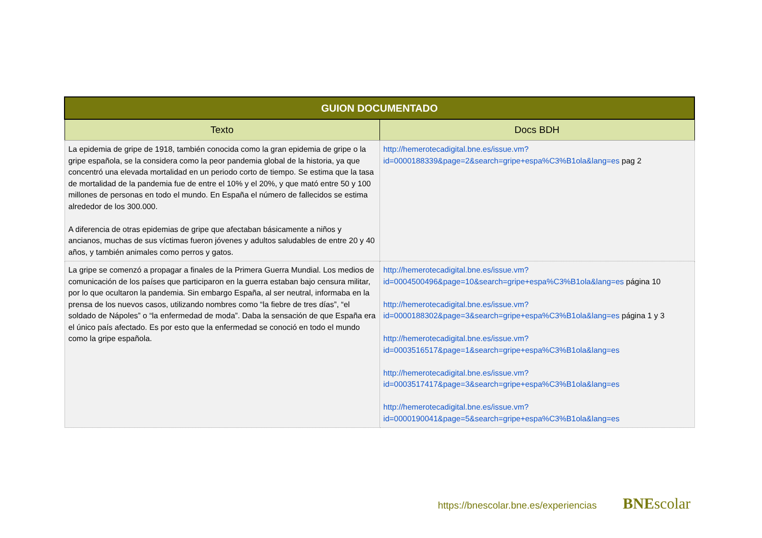| GUION DOCUMENTADO | |
| --- | --- |
| Texto | Docs BDH |
| La epidemia de gripe de 1918, también conocida como la gran epidemia de gripe o la gripe española, se la considera como la peor pandemia global de la historia, ya que concentró una elevada mortalidad en un periodo corto de tiempo. Se estima que la tasa de mortalidad de la pandemia fue de entre el 10% y el 20%, y que mató entre 50 y 100 millones de personas en todo el mundo. En España el número de fallecidos se estima alrededor de los 300.000. A diferencia de otras epidemias de gripe que afectaban básicamente a niños y ancianos, muchas de sus víctimas fueron jóvenes y adultos saludables de entre 20 y 40 años, y también animales como perros y gatos. | http://hemerotecadigital.bne.es/issue.vm?id=0000188339&page=2&search=gripe+espa%C3%B1ola&lang=es pag 2 |
| La gripe se comenzó a propagar a finales de la Primera Guerra Mundial. Los medios de comunicación de los países que participaron en la guerra estaban bajo censura militar, por lo que ocultaron la pandemia. Sin embargo España, al ser neutral, informaba en la prensa de los nuevos casos, utilizando nombres como “la fiebre de tres días”, “el soldado de Nápoles” o “la enfermedad de moda”. Daba la sensación de que España era el único país afectado. Es por esto que la enfermedad se conoció en todo el mundo como la gripe española. | http://hemerotecadigital.bne.es/issue.vm? id=0004500496&page=10&search=gripe+espa%C3%B1ola&lang=es página 10 http://hemerotecadigital.bne.es/issue.vm? id=0000188302&page=3&search=gripe+espa%C3%B1ola&lang=es página 1 y 3 http://hemerotecadigital.bne.es/issue.vm? id=0003516517&page=1&search=gripe+espa%C3%B1ola&lang=es http://hemerotecadigital.bne.es/issue.vm? id=0003517417&page=3&search=gripe+espa%C3%B1ola&lang=es http://hemerotecadigital.bne.es/issue.vm? id=0000190041&page=5&search=gripe+espa%C3%B1ola&lang=es |
https://bnescolar.bne.es/experiencias
BNEscolar